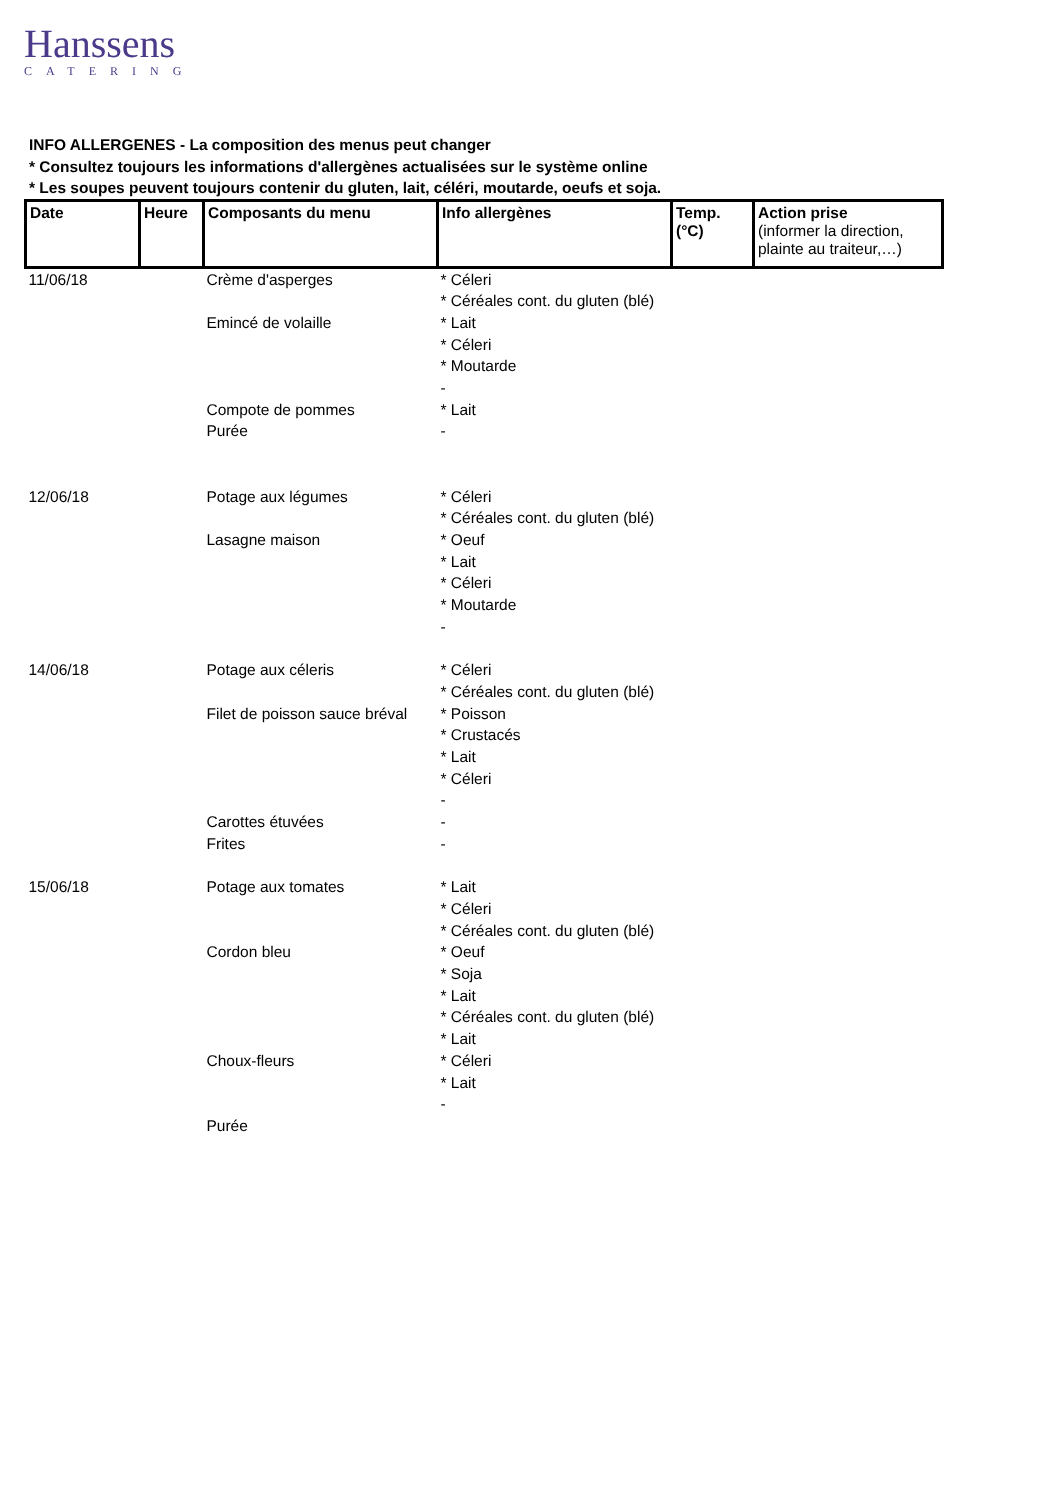Hanssens
CATERING
INFO ALLERGENES - La composition des menus peut changer
* Consultez toujours les informations d'allergènes actualisées sur le système online
* Les soupes peuvent toujours contenir du gluten, lait, céléri, moutarde, oeufs et soja.
| Date | Heure | Composants du menu | Info allergènes | Temp. (°C) | Action prise (informer la direction, plainte au traiteur,…) |
| --- | --- | --- | --- | --- | --- |
| 11/06/18 | | Crème d'asperges Emincé de volaille Compote de pommes Purée | * Céleri * Céréales cont. du gluten (blé) * Lait * Céleri * Moutarde - * Lait - | | |
| 12/06/18 | | Potage aux légumes Lasagne maison | * Céleri * Céréales cont. du gluten (blé) * Oeuf * Lait * Céleri * Moutarde - | | |
| 14/06/18 | | Potage aux céleris Filet de poisson sauce bréval Carottes étuvées Frites | * Céleri * Céréales cont. du gluten (blé) * Poisson * Crustacés * Lait * Céleri - - - | | |
| 15/06/18 | | Potage aux tomates Cordon bleu Choux-fleurs Purée | * Lait * Céleri * Céréales cont. du gluten (blé) * Oeuf * Soja * Lait * Céréales cont. du gluten (blé) * Lait * Céleri * Lait - | | |